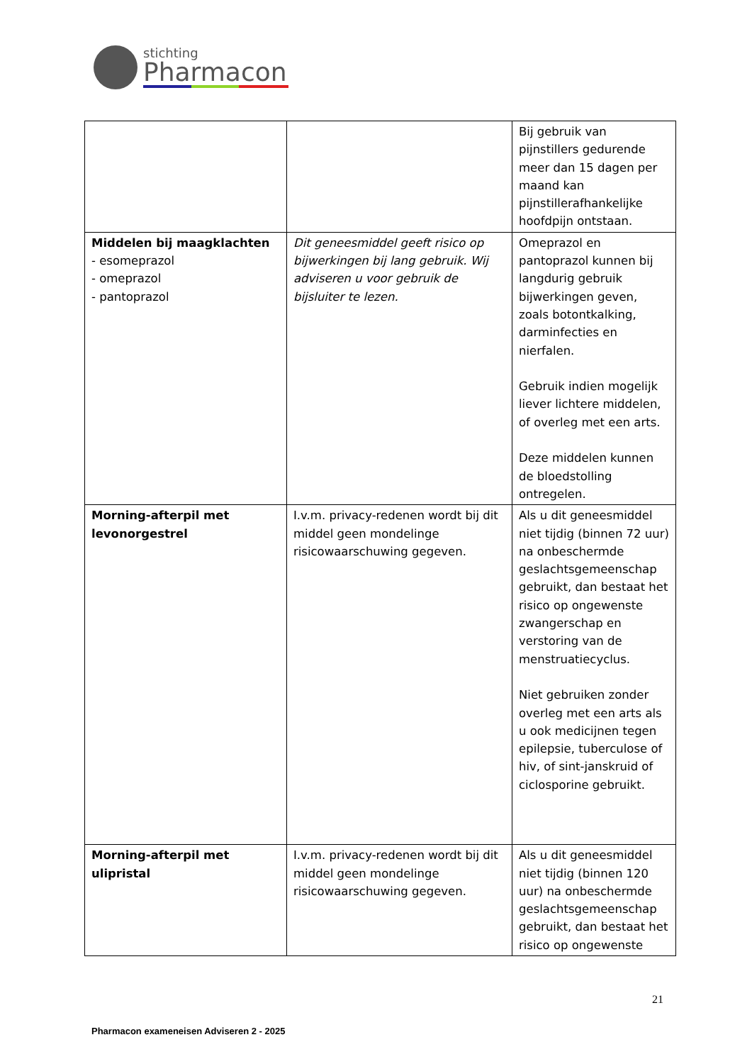stichting
Pharmacon
| | | Bij gebruik van pijnstillers gedurende meer dan 15 dagen per maand kan pijnstillerafhankelijke hoofdpijn ontstaan. |
| Middelen bij maagklachten - esomeprazol - omeprazol - pantoprazol | Dit geneesmiddel geeft risico op bijwerkingen bij lang gebruik. Wij adviseren u voor gebruik de bijsluiter te lezen. | Omeprazol en pantoprazol kunnen bij langdurig gebruik bijwerkingen geven, zoals botontkalking, darminfecties en nierfalen. Gebruik indien mogelijk liever lichtere middelen, of overleg met een arts. Deze middelen kunnen de bloedstolling ontregelen. |
| Morning-afterpil met levonorgestrel | I.v.m. privacy-redenen wordt bij dit middel geen mondelinge risicowaarschuwing gegeven. | Als u dit geneesmiddel niet tijdig (binnen 72 uur) na onbeschermde geslachtsgemeenschap gebruikt, dan bestaat het risico op ongewenste zwangerschap en verstoring van de menstruatiecyclus. Niet gebruiken zonder overleg met een arts als u ook medicijnen tegen epilepsie, tuberculose of hiv, of sint-janskruid of ciclosporine gebruikt. |
| Morning-afterpil met ulipristal | I.v.m. privacy-redenen wordt bij dit middel geen mondelinge risicowaarschuwing gegeven. | Als u dit geneesmiddel niet tijdig (binnen 120 uur) na onbeschermde geslachtsgemeenschap gebruikt, dan bestaat het risico op ongewenste |
21
Pharmacon exameneisen Adviseren 2 - 2025